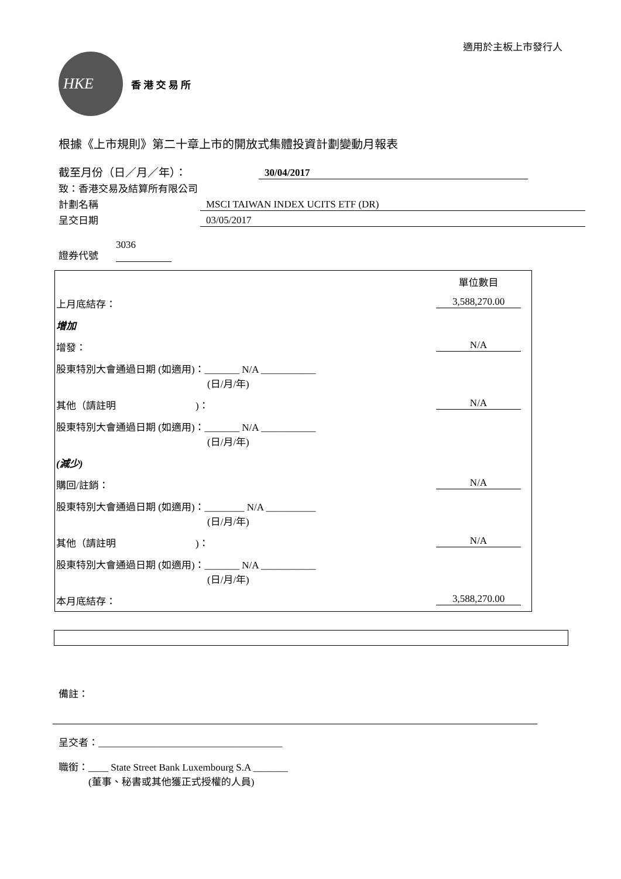適用於主板上市發行人
HKE
香 港 交 易 所
根據《上市規則》第二十章上市的開放式集體投資計劃變動月報表
截至月份（日／月／年）：
30/04/2017
致：香港交易及結算所有限公司
計劃名稱
MSCI TAIWAN INDEX UCITS ETF (DR)
呈交日期
03/05/2017
證券代號 3036
| | 單位數目 |
| 上月底結存： | 3,588,270.00 |
| 增加 | |
| 增發： | N/A |
| 股東特別大會通過日期 (如適用)：_______ N/A ___________ (日/月/年) | |
| 其他（請註明 )： | N/A |
| 股東特別大會通過日期 (如適用)：_______ N/A ___________ (日/月/年) | |
| (減少) | |
| 購回/註銷： | N/A |
| 股東特別大會通過日期 (如適用)：________ N/A __________ (日/月/年) | |
| 其他（請註明 )： | N/A |
| 股東特別大會通過日期 (如適用)：_______ N/A ___________ (日/月/年) | |
| 本月底結存： | 3,588,270.00 |
備註：
呈交者：_____________________________________
職銜：____ State Street Bank Luxembourg S.A _______
　　　(董事、秘書或其他獲正式授權的人員)